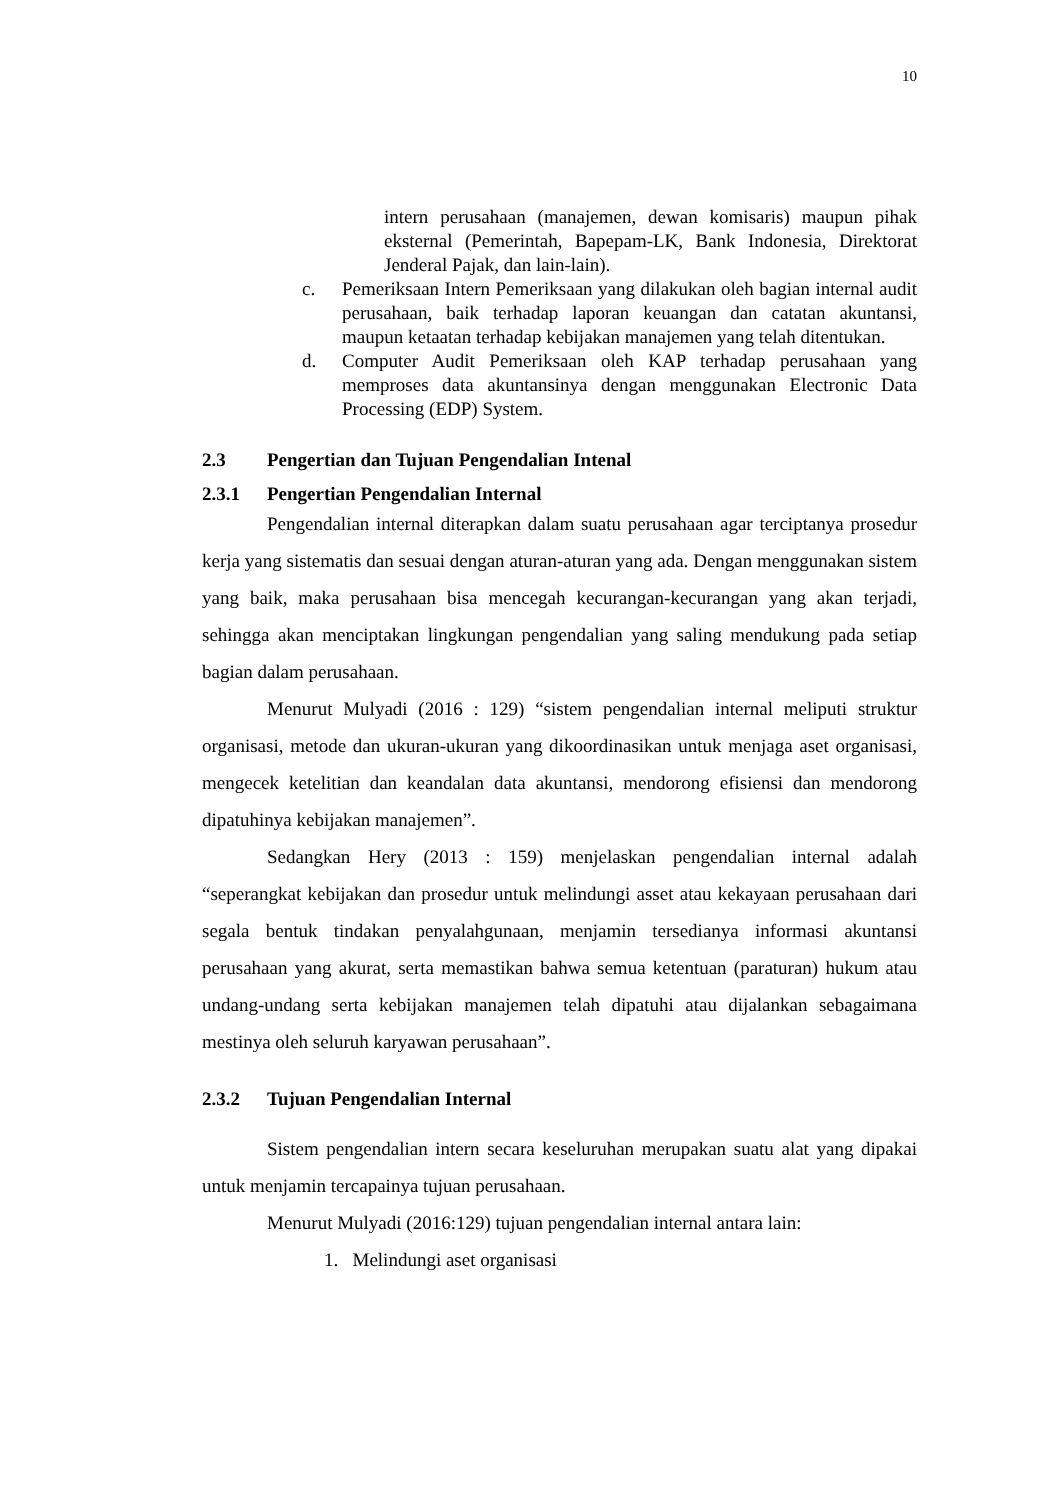10
intern perusahaan (manajemen, dewan komisaris) maupun pihak eksternal (Pemerintah, Bapepam-LK, Bank Indonesia, Direktorat Jenderal Pajak, dan lain-lain).
c. Pemeriksaan Intern Pemeriksaan yang dilakukan oleh bagian internal audit perusahaan, baik terhadap laporan keuangan dan catatan akuntansi, maupun ketaatan terhadap kebijakan manajemen yang telah ditentukan.
d. Computer Audit Pemeriksaan oleh KAP terhadap perusahaan yang memproses data akuntansinya dengan menggunakan Electronic Data Processing (EDP) System.
2.3 Pengertian dan Tujuan Pengendalian Intenal
2.3.1 Pengertian Pengendalian Internal
Pengendalian internal diterapkan dalam suatu perusahaan agar terciptanya prosedur kerja yang sistematis dan sesuai dengan aturan-aturan yang ada. Dengan menggunakan sistem yang baik, maka perusahaan bisa mencegah kecurangan-kecurangan yang akan terjadi, sehingga akan menciptakan lingkungan pengendalian yang saling mendukung pada setiap bagian dalam perusahaan.
Menurut Mulyadi (2016 : 129) “sistem pengendalian internal meliputi struktur organisasi, metode dan ukuran-ukuran yang dikoordinasikan untuk menjaga aset organisasi, mengecek ketelitian dan keandalan data akuntansi, mendorong efisiensi dan mendorong dipatuhinya kebijakan manajemen”.
Sedangkan Hery (2013 : 159) menjelaskan pengendalian internal adalah “seperangkat kebijakan dan prosedur untuk melindungi asset atau kekayaan perusahaan dari segala bentuk tindakan penyalahgunaan, menjamin tersedianya informasi akuntansi perusahaan yang akurat, serta memastikan bahwa semua ketentuan (paraturan) hukum atau undang-undang serta kebijakan manajemen telah dipatuhi atau dijalankan sebagaimana mestinya oleh seluruh karyawan perusahaan”.
2.3.2 Tujuan Pengendalian Internal
Sistem pengendalian intern secara keseluruhan merupakan suatu alat yang dipakai untuk menjamin tercapainya tujuan perusahaan.
Menurut Mulyadi (2016:129) tujuan pengendalian internal antara lain:
1. Melindungi aset organisasi